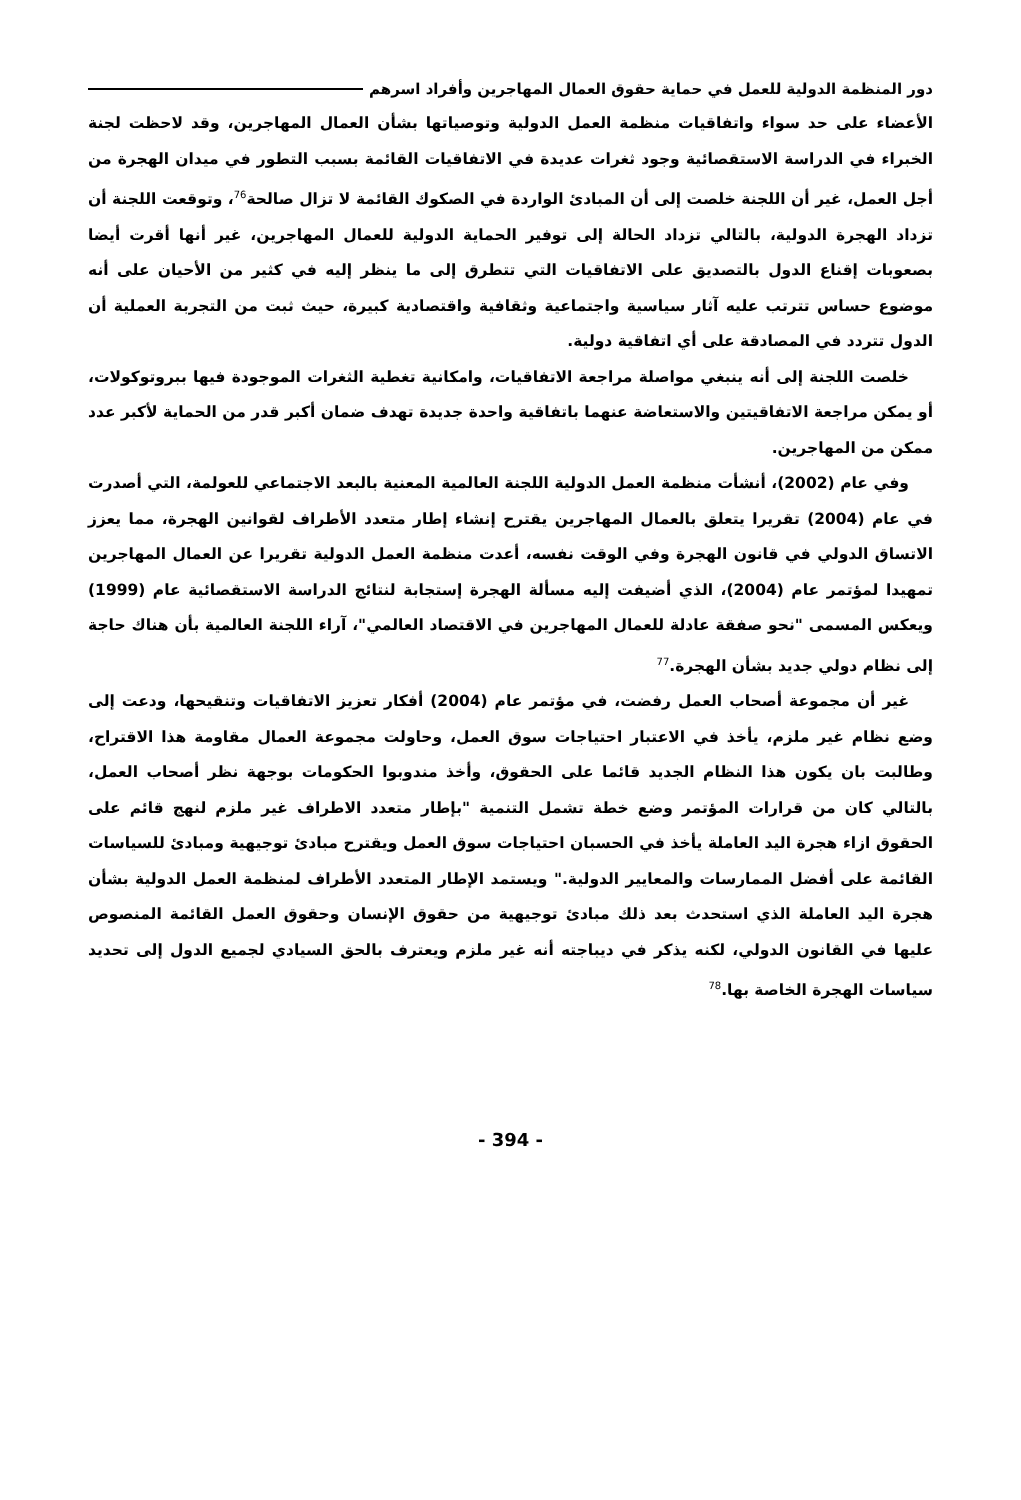دور المنظمة الدولية للعمل في حماية حقوق العمال المهاجرين وأفراد اسرهم
الأعضاء على حد سواء واتفاقيات منظمة العمل الدولية وتوصياتها بشأن العمال المهاجرين، وقد لاحظت لجنة الخبراء في الدراسة الاستقصائية وجود ثغرات عديدة في الاتفاقيات القائمة بسبب التطور في ميدان الهجرة من أجل العمل، غير أن اللجنة خلصت إلى أن المبادئ الواردة في الصكوك القائمة لا تزال صالحة<sup>76</sup>، وتوقعت اللجنة أن تزداد الهجرة الدولية، بالتالي تزداد الحالة إلى توفير الحماية الدولية للعمال المهاجرين، غير أنها أقرت أيضا بصعوبات إقناع الدول بالتصديق على الاتفاقيات التي تتطرق إلى ما ينظر إليه في كثير من الأحيان على أنه موضوع حساس تترتب عليه آثار سياسية واجتماعية وثقافية واقتصادية كبيرة، حيث ثبت من التجربة العملية أن الدول تتردد في المصادقة على أي اتفاقية دولية.
خلصت اللجنة إلى أنه ينبغي مواصلة مراجعة الاتفاقيات، وامكانية تغطية الثغرات الموجودة فيها ببروتوكولات، أو يمكن مراجعة الاتفاقيتين والاستعاضة عنهما باتفاقية واحدة جديدة تهدف ضمان أكبر قدر من الحماية لأكبر عدد ممكن من المهاجرين.
وفي عام (2002)، أنشأت منظمة العمل الدولية اللجنة العالمية المعنية بالبعد الاجتماعي للعولمة، التي أصدرت في عام (2004) تقريرا يتعلق بالعمال المهاجرين يقترح إنشاء إطار متعدد الأطراف لقوانين الهجرة، مما يعزز الاتساق الدولي في قانون الهجرة وفي الوقت نفسه، أعدت منظمة العمل الدولية تقريرا عن العمال المهاجرين تمهيدا لمؤتمر عام (2004)، الذي أضيفت إليه مسألة الهجرة إستجابة لنتائج الدراسة الاستقصائية عام (1999) ويعكس المسمى "نحو صفقة عادلة للعمال المهاجرين في الاقتصاد العالمي"، آراء اللجنة العالمية بأن هناك حاجة إلى نظام دولي جديد بشأن الهجرة.<sup>77</sup>
غير أن مجموعة أصحاب العمل رفضت، في مؤتمر عام (2004) أفكار تعزيز الاتفاقيات وتنقيحها، ودعت إلى وضع نظام غير ملزم، يأخذ في الاعتبار احتياجات سوق العمل، وحاولت مجموعة العمال مقاومة هذا الاقتراح، وطالبت بان يكون هذا النظام الجديد قائما على الحقوق، وأخذ مندوبوا الحكومات بوجهة نظر أصحاب العمل، بالتالي كان من قرارات المؤتمر وضع خطة تشمل التنمية "بإطار متعدد الاطراف غير ملزم لنهج قائم على الحقوق ازاء هجرة اليد العاملة يأخذ في الحسبان احتياجات سوق العمل ويقترح مبادئ توجيهية ومبادئ للسياسات القائمة على أفضل الممارسات والمعايير الدولية." ويستمد الإطار المتعدد الأطراف لمنظمة العمل الدولية بشأن هجرة اليد العاملة الذي استحدث بعد ذلك مبادئ توجيهية من حقوق الإنسان وحقوق العمل القائمة المنصوص عليها في القانون الدولي، لكنه يذكر في ديباجته أنه غير ملزم ويعترف بالحق السيادي لجميع الدول إلى تحديد سياسات الهجرة الخاصة بها.<sup>78</sup>
- 394 -